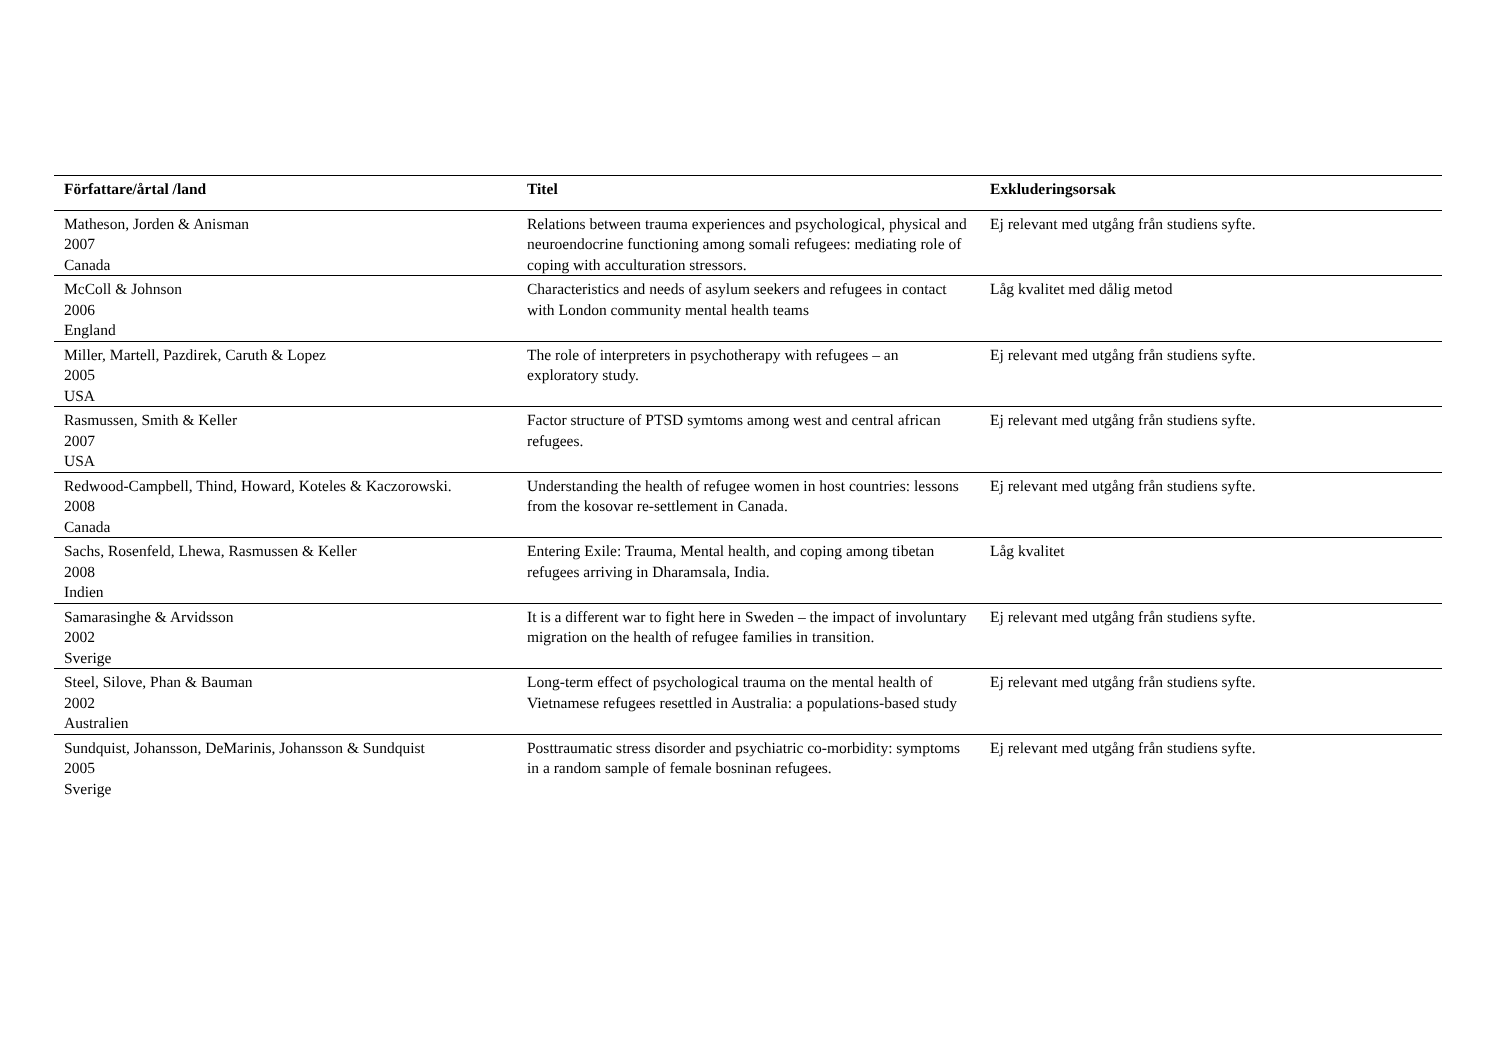| Författare/årtal /land | Titel | Exkluderingsorsak |
| --- | --- | --- |
| Matheson, Jorden & Anisman 2007 Canada | Relations between trauma experiences and psychological, physical and neuroendocrine functioning among somali refugees: mediating role of coping with acculturation stressors. | Ej relevant med utgång från studiens syfte. |
| McColl & Johnson 2006 England | Characteristics and needs of asylum seekers and refugees in contact with London community mental health teams | Låg kvalitet med dålig metod |
| Miller, Martell, Pazdirek, Caruth & Lopez 2005 USA | The role of interpreters in psychotherapy with refugees – an exploratory study. | Ej relevant med utgång från studiens syfte. |
| Rasmussen, Smith & Keller 2007 USA | Factor structure of PTSD symtoms among west and central african refugees. | Ej relevant med utgång från studiens syfte. |
| Redwood-Campbell, Thind, Howard, Koteles & Kaczorowski. 2008 Canada | Understanding the health of refugee women in host countries: lessons from the kosovar re-settlement in Canada. | Ej relevant med utgång från studiens syfte. |
| Sachs, Rosenfeld, Lhewa, Rasmussen & Keller 2008 Indien | Entering Exile: Trauma, Mental health, and coping among tibetan refugees arriving in Dharamsala, India. | Låg kvalitet |
| Samarasinghe & Arvidsson 2002 Sverige | It is a different war to fight here in Sweden – the impact of involuntary migration on the health of refugee families in transition. | Ej relevant med utgång från studiens syfte. |
| Steel, Silove, Phan & Bauman 2002 Australien | Long-term effect of psychological trauma on the mental health of Vietnamese refugees resettled in Australia: a populations-based study | Ej relevant med utgång från studiens syfte. |
| Sundquist, Johansson, DeMarinis, Johansson & Sundquist 2005 Sverige | Posttraumatic stress disorder and psychiatric co-morbidity: symptoms in a random sample of female bosninan refugees. | Ej relevant med utgång från studiens syfte. |